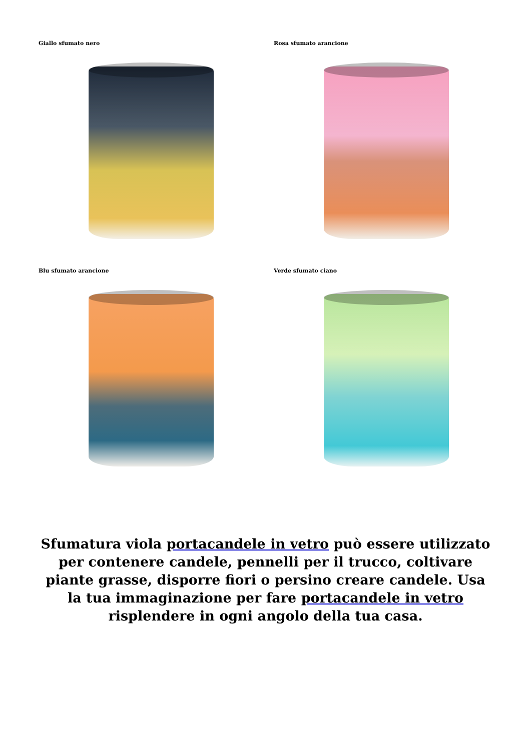Giallo sfumato nero
Rosa sfumato arancione
Blu sfumato arancione
Verde sfumato ciano
Sfumatura viola portacandele in vetro può essere utilizzato per contenere candele, pennelli per il trucco, coltivare piante grasse, disporre fiori o persino creare candele. Usa la tua immaginazione per fare portacandele in vetro risplendere in ogni angolo della tua casa.